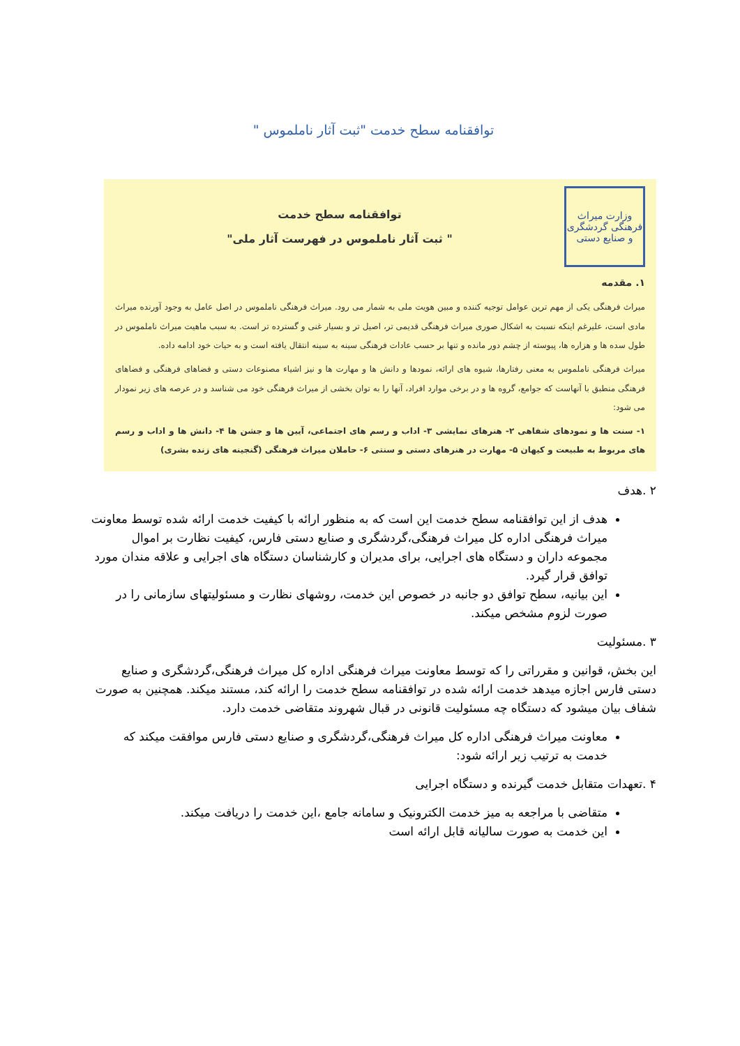توافقنامه سطح خدمت "ثبت آثار ناملموس "
وزارت میراث فرهنگی گردشگری و صنایع دستی
توافقنامه سطح خدمت
" ثبت آثار ناملموس در فهرست آثار ملی"
۱. مقدمه
میراث فرهنگی یکی از مهم ترین عوامل توجیه کننده و مبین هویت ملی به شمار می رود. میراث فرهنگی ناملموس در اصل عامل به وجود آورنده میراث مادی است، علیرغم اینکه نسبت به اشکال صوری میراث فرهنگی قدیمی تر، اصیل تر و بسیار غنی و گسترده تر است. به سبب ماهیت میراث ناملموس در طول سده ها و هزاره ها، پیوسته از چشم دور مانده و تنها بر حسب عادات فرهنگی سینه به سینه انتقال یافته است و به حیات خود ادامه داده.
میراث فرهنگی ناملموس به معنی رفتارها، شیوه های ارائه، نمودها و دانش ها و مهارت ها و نیز اشیاء مصنوعات دستی و فضاهای فرهنگی و فضاهای فرهنگی منطبق با آنهاست که جوامع، گروه ها و در برخی موارد افراد، آنها را به توان بخشی از میراث فرهنگی خود می شناسد و در عرصه های زیر نمودار می شود:
۱- سنت ها و نمودهای شفاهی ۲- هنرهای نمایشی ۳- اداب و رسم های اجتماعی، آیین ها و جشن ها ۴- دانش ها و اداب و رسم های مربوط به طبیعت و کیهان ۵- مهارت در هنرهای دستی و سنتی ۶- حاملان میراث فرهنگی (گنجینه های زنده بشری)
۲ .هدف
هدف از این توافقنامه سطح خدمت این است که به منظور ارائه با کیفیت خدمت ارائه شده توسط معاونت میراث فرهنگی اداره کل میراث فرهنگی،گردشگری و صنایع دستی فارس، کیفیت نظارت بر اموال مجموعه داران و دستگاه های اجرایی، برای مدیران و کارشناسان دستگاه های اجرایی و علاقه مندان مورد توافق قرار گیرد.
این بیانیه، سطح توافق دو جانبه در خصوص این خدمت، روشهای نظارت و مسئولیتهای سازمانی را در صورت لزوم مشخص میکند.
۳ .مسئولیت
این بخش، قوانین و مقرراتی را که توسط معاونت میراث فرهنگی اداره کل میراث فرهنگی،گردشگری و صنایع دستی فارس اجازه میدهد خدمت ارائه شده در توافقنامه سطح خدمت را ارائه کند، مستند میکند. همچنین به صورت شفاف بیان میشود که دستگاه چه مسئولیت قانونی در قبال شهروند متقاضی خدمت دارد.
معاونت میراث فرهنگی اداره کل میراث فرهنگی،گردشگری و صنایع دستی فارس موافقت میکند که خدمت به ترتیب زیر ارائه شود:
۴ .تعهدات متقابل خدمت گیرنده و دستگاه اجرایی
متقاضی با مراجعه به میز خدمت الکترونیک و سامانه جامع ،این خدمت را دریافت میکند.
این خدمت به صورت سالیانه قابل ارائه است